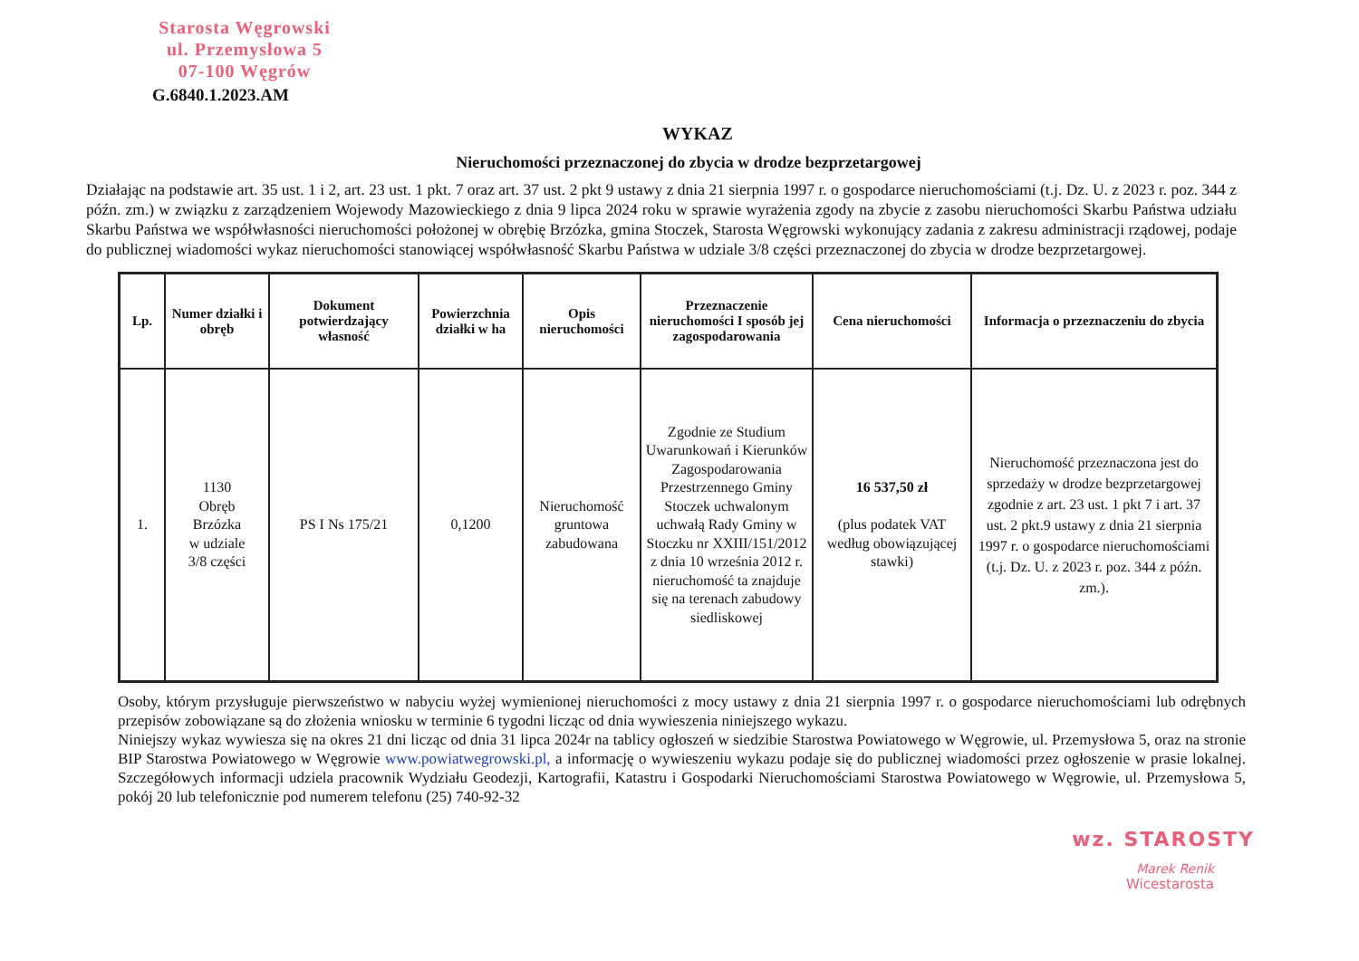Starosta Węgrowski
ul. Przemysłowa 5
07-100 Węgrów
G.6840.1.2023.AM
WYKAZ
Nieruchomości przeznaczonej do zbycia w drodze bezprzetargowej
Działając na podstawie art. 35 ust. 1 i 2, art. 23 ust. 1 pkt. 7 oraz art. 37 ust. 2 pkt 9 ustawy z dnia 21 sierpnia 1997 r. o gospodarce nieruchomościami (t.j. Dz. U. z 2023 r. poz. 344 z późn. zm.) w związku z zarządzeniem Wojewody Mazowieckiego z dnia 9 lipca 2024 roku w sprawie wyrażenia zgody na zbycie z zasobu nieruchomości Skarbu Państwa udziału Skarbu Państwa we współwłasności nieruchomości położonej w obrębię Brzózka, gmina Stoczek, Starosta Węgrowski wykonujący zadania z zakresu administracji rządowej, podaje do publicznej wiadomości wykaz nieruchomości stanowiącej współwłasność Skarbu Państwa w udziale 3/8 części przeznaczonej do zbycia w drodze bezprzetargowej.
| Lp. | Numer działki i obręb | Dokument potwierdzający własność | Powierzchnia działki w ha | Opis nieruchomości | Przeznaczenie nieruchomości I sposób jej zagospodarowania | Cena nieruchomości | Informacja o przeznaczeniu do zbycia |
| --- | --- | --- | --- | --- | --- | --- | --- |
| 1. | 1130 Obręb Brzózka w udziale 3/8 części | PS I Ns 175/21 | 0,1200 | Nieruchomość gruntowa zabudowana | Zgodnie ze Studium Uwarunkowań i Kierunków Zagospodarowania Przestrzennego Gminy Stoczek uchwalonym uchwałą Rady Gminy w Stoczku nr XXIII/151/2012 z dnia 10 września 2012 r. nieruchomość ta znajduje się na terenach zabudowy siedliskowej | 16 537,50 zł (plus podatek VAT według obowiązującej stawki) | Nieruchomość przeznaczona jest do sprzedaży w drodze bezprzetargowej zgodnie z art. 23 ust. 1 pkt 7 i art. 37 ust. 2 pkt.9 ustawy z dnia 21 sierpnia 1997 r. o gospodarce nieruchomościami (t.j. Dz. U. z 2023 r. poz. 344 z późn. zm.). |
Osoby, którym przysługuje pierwszeństwo w nabyciu wyżej wymienionej nieruchomości z mocy ustawy z dnia 21 sierpnia 1997 r. o gospodarce nieruchomościami lub odrębnych przepisów zobowiązane są do złożenia wniosku w terminie 6 tygodni licząc od dnia wywieszenia niniejszego wykazu.
Niniejszy wykaz wywiesza się na okres 21 dni licząc od dnia 31 lipca 2024r na tablicy ogłoszeń w siedzibie Starostwa Powiatowego w Węgrowie, ul. Przemysłowa 5, oraz na stronie BIP Starostwa Powiatowego w Węgrowie www.powiatwegrowski.pl, a informację o wywieszeniu wykazu podaje się do publicznej wiadomości przez ogłoszenie w prasie lokalnej. Szczegółowych informacji udziela pracownik Wydziału Geodezji, Kartografii, Katastru i Gospodarki Nieruchomościami Starostwa Powiatowego w Węgrowie, ul. Przemysłowa 5, pokój 20 lub telefonicznie pod numerem telefonu (25) 740-92-32
wz. STAROSTY
Marek Renik
Wicestarosta